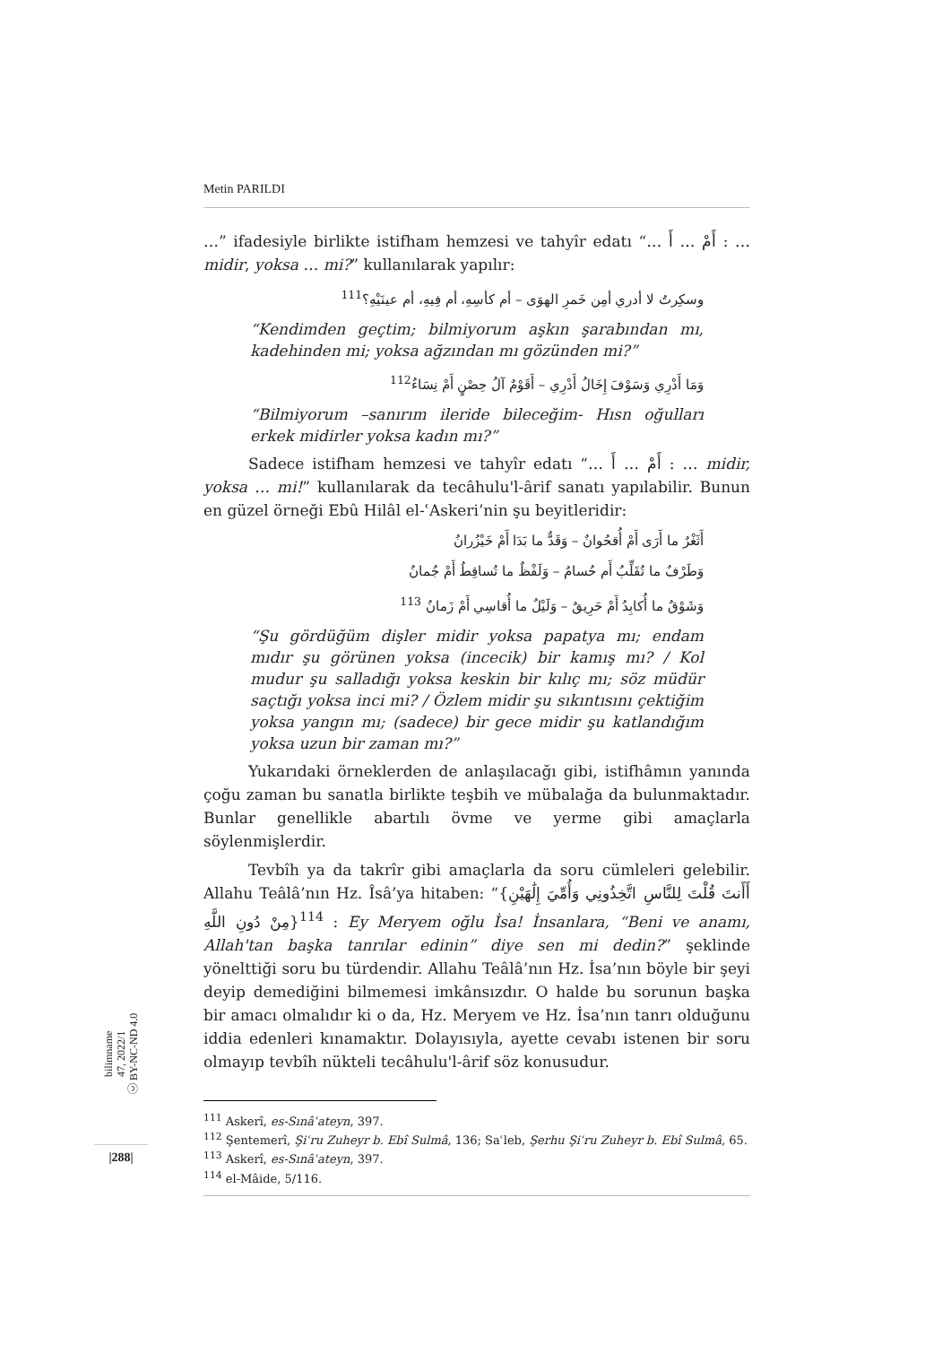Metin PARILDI
…” ifadesiyle birlikte istifham hemzesi ve tahyîr edatı “… أَمْ … أَ : … midir, yoksa … mi?” kullanılarak yapılır:
وسكِرتُ لا أدري أمِن خَمرِ الهوَى – أم كأسِهِ، أم فِيهِ، أم عينَيْهِ؟<sup>111</sup>
“Kendimden geçtim; bilmiyorum aşkın şarabından mı, kadehinden mi; yoksa ağzından mı gözünden mi?”
وَمَا أَدْرِي وَسَوْفَ إِخَالُ أَدْرِي – أَقَوْمٌ آلُ حِصْنٍ أَمْ نِسَاءُ<sup>112</sup>
“Bilmiyorum –sanırım ileride bileceğim- Hısn oğulları erkek midirler yoksa kadın mı?”
Sadece istifham hemzesi ve tahyîr edatı “… أَمْ … أَ : … midir, yoksa … mi!” kullanılarak da tecâhulu'l-ârif sanatı yapılabilir. Bunun en güzel örneği Ebû Hilâl el-ʿAskeri’nin şu beyitleridir:
أَثَغْرٌ ما أَرَى أَمْ أُقحُوانٌ – وَقَدٌّ ما بَدَا أَمْ خَيْزُرانُ
وَطَرْفٌ ما تُقَلِّبُ أَم حُسامٌ – وَلَفْظٌ ما تُساقِطُ أَمْ جُمانُ
وَشَوْقٌ ما أُكابِدُ أَمْ حَرِيقٌ – وَلَيْلٌ ما أُقاسِي أَمْ زَمانُ <sup>113</sup>
“Şu gördüğüm dişler midir yoksa papatya mı; endam mıdır şu görünen yoksa (incecik) bir kamış mı? / Kol mudur şu salladığı yoksa keskin bir kılıç mı; söz müdür saçtığı yoksa inci mi? / Özlem midir şu sıkıntısını çektiğim yoksa yangın mı; (sadece) bir gece midir şu katlandığım yoksa uzun bir zaman mı?”
Yukarıdaki örneklerden de anlaşılacağı gibi, istifhâmın yanında çoğu zaman bu sanatla birlikte teşbih ve mübalağa da bulunmaktadır. Bunlar genellikle abartılı övme ve yerme gibi amaçlarla söylenmişlerdir.
Tevbîh ya da takrîr gibi amaçlarla da soru cümleleri gelebilir. Allahu Teâlâ’nın Hz. Îsâ’ya hitaben: “{أَأَنتَ قُلْتَ لِلنَّاسِ اتَّخِذُونِي وَأُمِّيَ إِلَٰهَيْنِ مِنْ دُونِ اللَّهِ}<sup>114</sup> : Ey Meryem oğlu İsa! İnsanlara, “Beni ve anamı, Allah'tan başka tanrılar edinin” diye sen mi dedin?” şeklinde yönelttiği soru bu türdendir. Allahu Teâlâ’nın Hz. İsa’nın böyle bir şeyi deyip demediğini bilmemesi imkânsızdır. O halde bu sorunun başka bir amacı olmalıdır ki o da, Hz. Meryem ve Hz. İsa’nın tanrı olduğunu iddia edenleri kınamaktır. Dolayısıyla, ayette cevabı istenen bir soru olmayıp tevbîh nükteli tecâhulu'l-ârif söz konusudur.
<sup>111</sup> Askerî, es-Sınâʿateyn, 397.
<sup>112</sup> Şentemerî, Şiʿru Zuheyr b. Ebî Sulmâ, 136; Saʿleb, Şerhu Şiʿru Zuheyr b. Ebî Sulmâ, 65.
<sup>113</sup> Askerî, es-Sınâʿateyn, 397.
<sup>114</sup> el-Mâide, 5/116.
bilimname
47, 2022/1
ⓒ BY-NC-ND 4.0
|288|